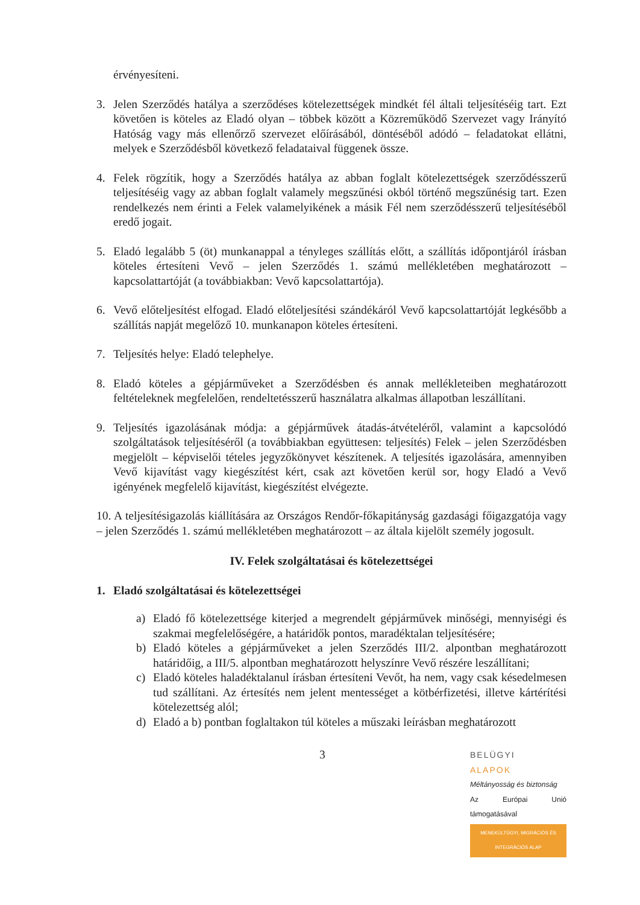érvényesíteni.
3. Jelen Szerződés hatálya a szerződéses kötelezettségek mindkét fél általi teljesítéséig tart. Ezt követően is köteles az Eladó olyan – többek között a Közreműködő Szervezet vagy Irányító Hatóság vagy más ellenőrző szervezet előírásából, döntéséből adódó – feladatokat ellátni, melyek e Szerződésből következő feladataival függenek össze.
4. Felek rögzítik, hogy a Szerződés hatálya az abban foglalt kötelezettségek szerződésszerű teljesítéséig vagy az abban foglalt valamely megszűnési okból történő megszűnésig tart. Ezen rendelkezés nem érinti a Felek valamelyikének a másik Fél nem szerződésszerű teljesítéséből eredő jogait.
5. Eladó legalább 5 (öt) munkanappal a tényleges szállítás előtt, a szállítás időpontjáról írásban köteles értesíteni Vevő – jelen Szerződés 1. számú mellékletében meghatározott – kapcsolattartóját (a továbbiakban: Vevő kapcsolattartója).
6. Vevő előteljesítést elfogad. Eladó előteljesítési szándékáról Vevő kapcsolattartóját legkésőbb a szállítás napját megelőző 10. munkanapon köteles értesíteni.
7. Teljesítés helye: Eladó telephelye.
8. Eladó köteles a gépjárműveket a Szerződésben és annak mellékleteiben meghatározott feltételeknek megfelelően, rendeltetésszerű használatra alkalmas állapotban leszállítani.
9. Teljesítés igazolásának módja: a gépjárművek átadás-átvételéről, valamint a kapcsolódó szolgáltatások teljesítéséről (a továbbiakban együttesen: teljesítés) Felek – jelen Szerződésben megjelölt – képviselői tételes jegyzőkönyvet készítenek. A teljesítés igazolására, amennyiben Vevő kijavítást vagy kiegészítést kért, csak azt követően kerül sor, hogy Eladó a Vevő igényének megfelelő kijavítást, kiegészítést elvégezte.
10. A teljesítésigazolás kiállítására az Országos Rendőr-főkapitányság gazdasági főigazgatója vagy – jelen Szerződés 1. számú mellékletében meghatározott – az általa kijelölt személy jogosult.
IV. Felek szolgáltatásai és kötelezettségei
1. Eladó szolgáltatásai és kötelezettségei
a) Eladó fő kötelezettsége kiterjed a megrendelt gépjárművek minőségi, mennyiségi és szakmai megfelelőségére, a határidők pontos, maradéktalan teljesítésére;
b) Eladó köteles a gépjárműveket a jelen Szerződés III/2. alpontban meghatározott határidőig, a III/5. alpontban meghatározott helyszínre Vevő részére leszállítani;
c) Eladó köteles haladéktalanul írásban értesíteni Vevőt, ha nem, vagy csak késedelmesen tud szállítani. Az értesítés nem jelent mentességet a kötbérfizetési, illetve kártérítési kötelezettség alól;
d) Eladó a b) pontban foglaltakon túl köteles a műszaki leírásban meghatározott
3
BELÜGYI
ALAPOK
Méltányosság és biztonság
Az Európai Unió támogatásával
MENEKÜLTÜGYI, MIGRÁCIÓS ÉS INTEGRÁCIÓS ALAP